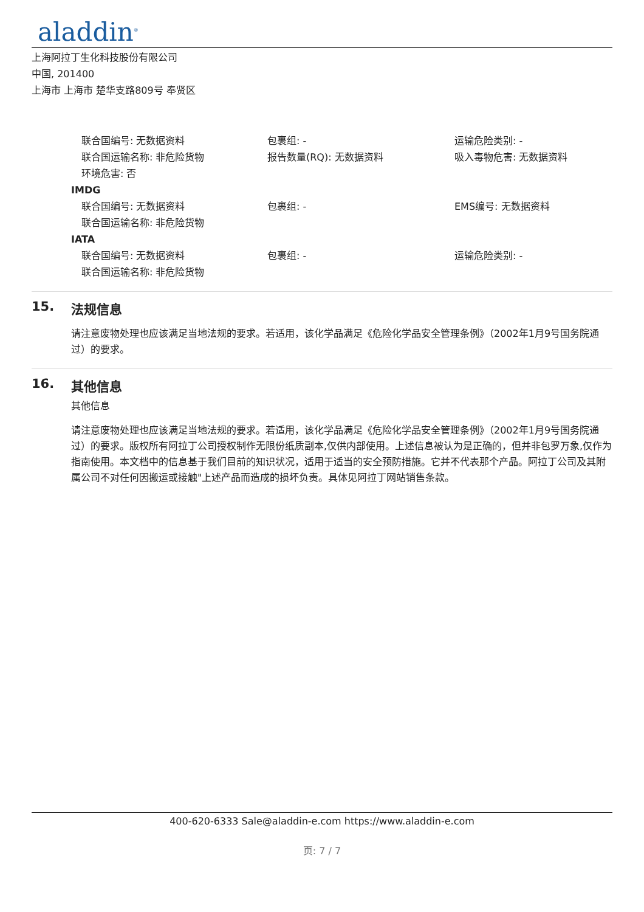aladdin<sup>®</sup>
上海阿拉丁生化科技股份有限公司
中国, 201400
上海市 上海市 楚华支路809号 奉贤区
联合国编号: 无数据资料
包裹组: -
运输危险类别: -
联合国运输名称: 非危险货物
报告数量(RQ): 无数据资料
吸入毒物危害: 无数据资料
环境危害: 否
IMDG
联合国编号: 无数据资料
包裹组: -
EMS编号: 无数据资料
联合国运输名称: 非危险货物
IATA
联合国编号: 无数据资料
包裹组: -
运输危险类别: -
联合国运输名称: 非危险货物
15. 法规信息
请注意废物处理也应该满足当地法规的要求。若适用，该化学品满足《危险化学品安全管理条例》（2002年1月9号国务院通过）的要求。
16. 其他信息
其他信息
请注意废物处理也应该满足当地法规的要求。若适用，该化学品满足《危险化学品安全管理条例》（2002年1月9号国务院通过）的要求。版权所有阿拉丁公司授权制作无限份纸质副本,仅供内部使用。上述信息被认为是正确的，但并非包罗万象,仅作为指南使用。本文档中的信息基于我们目前的知识状况，适用于适当的安全预防措施。它并不代表那个产品。阿拉丁公司及其附属公司不对任何因搬运或接触"上述产品而造成的损坏负责。具体见阿拉丁网站销售条款。
400-620-6333 Sale@aladdin-e.com https://www.aladdin-e.com
页: 7 / 7